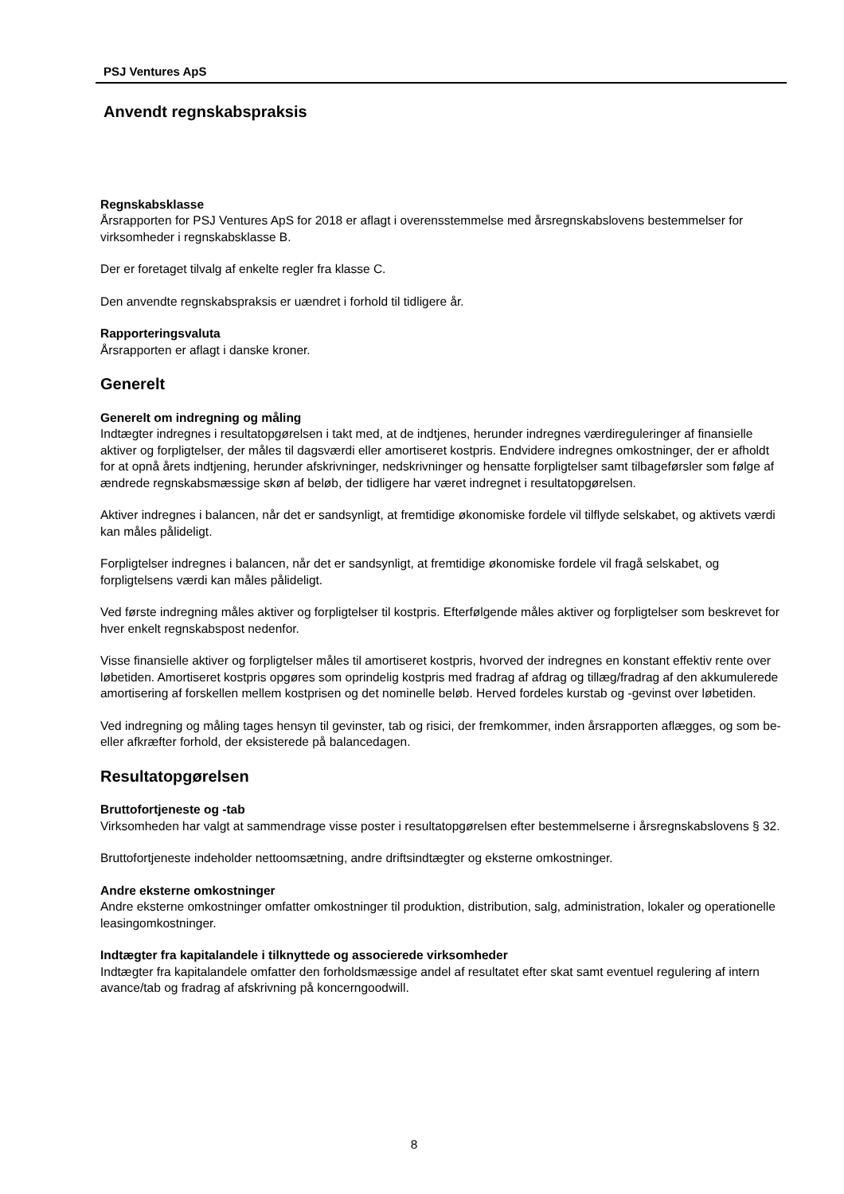PSJ Ventures ApS
Anvendt regnskabspraksis
Regnskabsklasse
Årsrapporten for PSJ Ventures ApS for 2018 er aflagt i overensstemmelse med årsregnskabslovens bestemmelser for virksomheder i regnskabsklasse B.
Der er foretaget tilvalg af enkelte regler fra klasse C.
Den anvendte regnskabspraksis er uændret i forhold til tidligere år.
Rapporteringsvaluta
Årsrapporten er aflagt i danske kroner.
Generelt
Generelt om indregning og måling
Indtægter indregnes i resultatopgørelsen i takt med, at de indtjenes, herunder indregnes værdireguleringer af finansielle aktiver og forpligtelser, der måles til dagsværdi eller amortiseret kostpris. Endvidere indregnes omkostninger, der er afholdt for at opnå årets indtjening, herunder afskrivninger, nedskrivninger og hensatte forpligtelser samt tilbageførsler som følge af ændrede regnskabsmæssige skøn af beløb, der tidligere har været indregnet i resultatopgørelsen.
Aktiver indregnes i balancen, når det er sandsynligt, at fremtidige økonomiske fordele vil tilflyde selskabet, og aktivets værdi kan måles pålideligt.
Forpligtelser indregnes i balancen, når det er sandsynligt, at fremtidige økonomiske fordele vil fragå selskabet, og forpligtelsens værdi kan måles pålideligt.
Ved første indregning måles aktiver og forpligtelser til kostpris. Efterfølgende måles aktiver og forpligtelser som beskrevet for hver enkelt regnskabspost nedenfor.
Visse finansielle aktiver og forpligtelser måles til amortiseret kostpris, hvorved der indregnes en konstant effektiv rente over løbetiden. Amortiseret kostpris opgøres som oprindelig kostpris med fradrag af afdrag og tillæg/fradrag af den akkumulerede amortisering af forskellen mellem kostprisen og det nominelle beløb. Herved fordeles kurstab og -gevinst over løbetiden.
Ved indregning og måling tages hensyn til gevinster, tab og risici, der fremkommer, inden årsrapporten aflægges, og som be- eller afkræfter forhold, der eksisterede på balancedagen.
Resultatopgørelsen
Bruttofortjeneste og -tab
Virksomheden har valgt at sammendrage visse poster i resultatopgørelsen efter bestemmelserne i årsregnskabslovens § 32.
Bruttofortjeneste indeholder nettoomsætning, andre driftsindtægter og eksterne omkostninger.
Andre eksterne omkostninger
Andre eksterne omkostninger omfatter omkostninger til produktion, distribution, salg, administration, lokaler og operationelle leasingomkostninger.
Indtægter fra kapitalandele i tilknyttede og associerede virksomheder
Indtægter fra kapitalandele omfatter den forholdsmæssige andel af resultatet efter skat samt eventuel regulering af intern avance/tab og fradrag af afskrivning på koncerngoodwill.
8